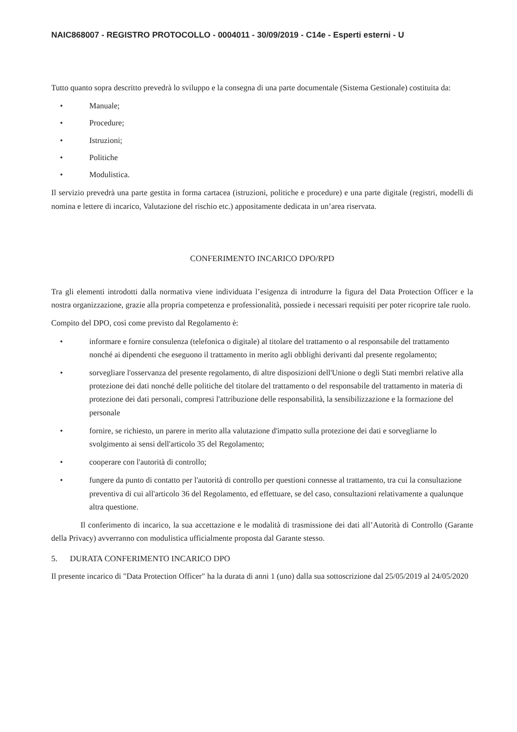NAIC868007 - REGISTRO PROTOCOLLO - 0004011 - 30/09/2019 - C14e - Esperti esterni - U
Tutto quanto sopra descritto prevedrà lo sviluppo e la consegna di una parte documentale (Sistema Gestionale) costituita da:
• Manuale;
• Procedure;
• Istruzioni;
• Politiche
• Modulistica.
Il servizio prevedrà una parte gestita in forma cartacea (istruzioni, politiche e procedure) e una parte digitale (registri, modelli di nomina e lettere di incarico, Valutazione del rischio etc.) appositamente dedicata in un’area riservata.
CONFERIMENTO INCARICO DPO/RPD
Tra gli elementi introdotti dalla normativa viene individuata l’esigenza di introdurre la figura del Data Protection Officer e la nostra organizzazione, grazie alla propria competenza e professionalità, possiede i necessari requisiti per poter ricoprire tale ruolo.
Compito del DPO, così come previsto dal Regolamento è:
• informare e fornire consulenza (telefonica o digitale) al titolare del trattamento o al responsabile del trattamento nonché ai dipendenti che eseguono il trattamento in merito agli obblighi derivanti dal presente regolamento;
• sorvegliare l'osservanza del presente regolamento, di altre disposizioni dell'Unione o degli Stati membri relative alla protezione dei dati nonché delle politiche del titolare del trattamento o del responsabile del trattamento in materia di protezione dei dati personali, compresi l'attribuzione delle responsabilità, la sensibilizzazione e la formazione del personale
• fornire, se richiesto, un parere in merito alla valutazione d'impatto sulla protezione dei dati e sorvegliarne lo svolgimento ai sensi dell'articolo 35 del Regolamento;
• cooperare con l'autorità di controllo;
• fungere da punto di contatto per l'autorità di controllo per questioni connesse al trattamento, tra cui la consultazione preventiva di cui all'articolo 36 del Regolamento, ed effettuare, se del caso, consultazioni relativamente a qualunque altra questione.
Il conferimento di incarico, la sua accettazione e le modalità di trasmissione dei dati all’Autorità di Controllo (Garante della Privacy) avverranno con modulistica ufficialmente proposta dal Garante stesso.
5. DURATA CONFERIMENTO INCARICO DPO
Il presente incarico di "Data Protection Officer" ha la durata di anni 1 (uno) dalla sua sottoscrizione dal 25/05/2019 al 24/05/2020